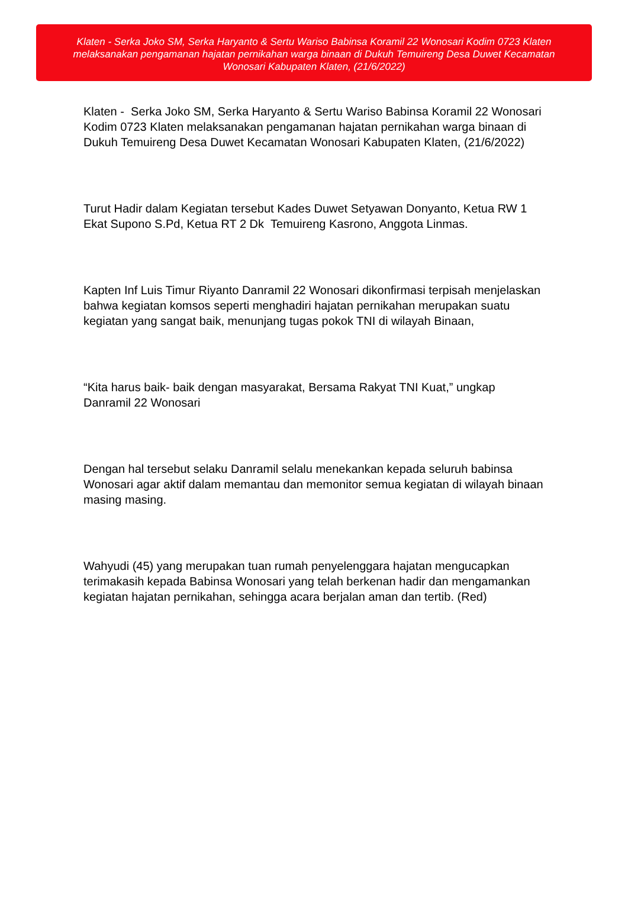Klaten - Serka Joko SM, Serka Haryanto & Sertu Wariso Babinsa Koramil 22 Wonosari Kodim 0723 Klaten melaksanakan pengamanan hajatan pernikahan warga binaan di Dukuh Temuireng Desa Duwet Kecamatan Wonosari Kabupaten Klaten, (21/6/2022)
Klaten - Serka Joko SM, Serka Haryanto & Sertu Wariso Babinsa Koramil 22 Wonosari Kodim 0723 Klaten melaksanakan pengamanan hajatan pernikahan warga binaan di Dukuh Temuireng Desa Duwet Kecamatan Wonosari Kabupaten Klaten, (21/6/2022)
Turut Hadir dalam Kegiatan tersebut Kades Duwet Setyawan Donyanto, Ketua RW 1 Ekat Supono S.Pd, Ketua RT 2 Dk Temuireng Kasrono, Anggota Linmas.
Kapten Inf Luis Timur Riyanto Danramil 22 Wonosari dikonfirmasi terpisah menjelaskan bahwa kegiatan komsos seperti menghadiri hajatan pernikahan merupakan suatu kegiatan yang sangat baik, menunjang tugas pokok TNI di wilayah Binaan,
“Kita harus baik- baik dengan masyarakat, Bersama Rakyat TNI Kuat,” ungkap Danramil 22 Wonosari
Dengan hal tersebut selaku Danramil selalu menekankan kepada seluruh babinsa Wonosari agar aktif dalam memantau dan memonitor semua kegiatan di wilayah binaan masing masing.
Wahyudi (45) yang merupakan tuan rumah penyelenggara hajatan mengucapkan terimakasih kepada Babinsa Wonosari yang telah berkenan hadir dan mengamankan kegiatan hajatan pernikahan, sehingga acara berjalan aman dan tertib. (Red)